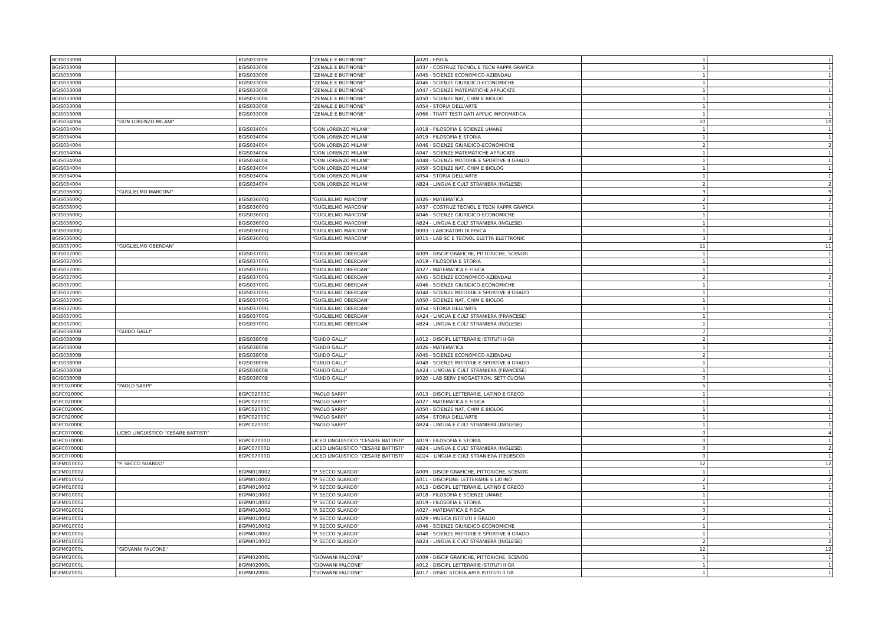| BGIS033008 | | BGIS033008 | "ZENALE E BUTINONE" | A020 - FISICA | 1 | 1 |
| BGIS033008 | | BGIS033008 | "ZENALE E BUTINONE" | A037 - COSTRUZ TECNOL E TECN RAPPR GRAFICA | 1 | 1 |
| BGIS033008 | | BGIS033008 | "ZENALE E BUTINONE" | A045 - SCIENZE ECONOMICO-AZIENDALI | 1 | 1 |
| BGIS033008 | | BGIS033008 | "ZENALE E BUTINONE" | A046 - SCIENZE GIURIDICO-ECONOMICHE | 1 | 1 |
| BGIS033008 | | BGIS033008 | "ZENALE E BUTINONE" | A047 - SCIENZE MATEMATICHE APPLICATE | 1 | 1 |
| BGIS033008 | | BGIS033008 | "ZENALE E BUTINONE" | A050 - SCIENZE NAT, CHIM E BIOLOG | 1 | 1 |
| BGIS033008 | | BGIS033008 | "ZENALE E BUTINONE" | A054 - STORIA DELL'ARTE | 1 | 1 |
| BGIS033008 | | BGIS033008 | "ZENALE E BUTINONE" | A066 - TRATT TESTI DATI APPLIC INFORMATICA | 1 | 1 |
| BGIS034004 | "DON LORENZO MILANI" | | | | 10 | 10 |
| BGIS034004 | | BGIS034004 | "DON LORENZO MILANI" | A018 - FILOSOFIA E SCIENZE UMANE | 1 | 1 |
| BGIS034004 | | BGIS034004 | "DON LORENZO MILANI" | A019 - FILOSOFIA E STORIA | 1 | 1 |
| BGIS034004 | | BGIS034004 | "DON LORENZO MILANI" | A046 - SCIENZE GIURIDICO-ECONOMICHE | 2 | 2 |
| BGIS034004 | | BGIS034004 | "DON LORENZO MILANI" | A047 - SCIENZE MATEMATICHE APPLICATE | 1 | 1 |
| BGIS034004 | | BGIS034004 | "DON LORENZO MILANI" | A048 - SCIENZE MOTORIE E SPORTIVE II GRADO | 1 | 1 |
| BGIS034004 | | BGIS034004 | "DON LORENZO MILANI" | A050 - SCIENZE NAT, CHIM E BIOLOG | 1 | 1 |
| BGIS034004 | | BGIS034004 | "DON LORENZO MILANI" | A054 - STORIA DELL'ARTE | 1 | 1 |
| BGIS034004 | | BGIS034004 | "DON LORENZO MILANI" | AB24 - LINGUA E CULT STRANIERA (INGLESE) | 2 | 2 |
| BGIS03600Q | "GUGLIELMO MARCONI" | | | | 9 | 9 |
| BGIS03600Q | | BGIS03600Q | "GUGLIELMO MARCONI" | A026 - MATEMATICA | 2 | 2 |
| BGIS03600Q | | BGIS03600Q | "GUGLIELMO MARCONI" | A037 - COSTRUZ TECNOL E TECN RAPPR GRAFICA | 1 | 1 |
| BGIS03600Q | | BGIS03600Q | "GUGLIELMO MARCONI" | A046 - SCIENZE GIURIDICO-ECONOMICHE | 1 | 1 |
| BGIS03600Q | | BGIS03600Q | "GUGLIELMO MARCONI" | AB24 - LINGUA E CULT STRANIERA (INGLESE) | 1 | 1 |
| BGIS03600Q | | BGIS03600Q | "GUGLIELMO MARCONI" | B003 - LABORATORI DI FISICA | 1 | 1 |
| BGIS03600Q | | BGIS03600Q | "GUGLIELMO MARCONI" | B015 - LAB SC E TECNOL ELETTR ELETTRONIC | 3 | 3 |
| BGIS03700G | "GUGLIELMO OBERDAN" | | | | 11 | 11 |
| BGIS03700G | | BGIS03700G | "GUGLIELMO OBERDAN" | A009 - DISCIP GRAFICHE, PITTORICHE, SCENOG | 1 | 1 |
| BGIS03700G | | BGIS03700G | "GUGLIELMO OBERDAN" | A019 - FILOSOFIA E STORIA | 1 | 1 |
| BGIS03700G | | BGIS03700G | "GUGLIELMO OBERDAN" | A027 - MATEMATICA E FISICA | 1 | 1 |
| BGIS03700G | | BGIS03700G | "GUGLIELMO OBERDAN" | A045 - SCIENZE ECONOMICO-AZIENDALI | 2 | 2 |
| BGIS03700G | | BGIS03700G | "GUGLIELMO OBERDAN" | A046 - SCIENZE GIURIDICO-ECONOMICHE | 1 | 1 |
| BGIS03700G | | BGIS03700G | "GUGLIELMO OBERDAN" | A048 - SCIENZE MOTORIE E SPORTIVE II GRADO | 1 | 1 |
| BGIS03700G | | BGIS03700G | "GUGLIELMO OBERDAN" | A050 - SCIENZE NAT, CHIM E BIOLOG | 1 | 1 |
| BGIS03700G | | BGIS03700G | "GUGLIELMO OBERDAN" | A054 - STORIA DELL'ARTE | 1 | 1 |
| BGIS03700G | | BGIS03700G | "GUGLIELMO OBERDAN" | AA24 - LINGUA E CULT STRANIERA (FRANCESE) | 1 | 1 |
| BGIS03700G | | BGIS03700G | "GUGLIELMO OBERDAN" | AB24 - LINGUA E CULT STRANIERA (INGLESE) | 1 | 1 |
| BGIS03800B | "GUIDO GALLI" | | | | 7 | 7 |
| BGIS03800B | | BGIS03800B | "GUIDO GALLI" | A012 - DISCIPL LETTERARIE ISTITUTI II GR | 2 | 2 |
| BGIS03800B | | BGIS03800B | "GUIDO GALLI" | A026 - MATEMATICA | 1 | 1 |
| BGIS03800B | | BGIS03800B | "GUIDO GALLI" | A045 - SCIENZE ECONOMICO-AZIENDALI | 2 | 1 |
| BGIS03800B | | BGIS03800B | "GUIDO GALLI" | A048 - SCIENZE MOTORIE E SPORTIVE II GRADO | 1 | 1 |
| BGIS03800B | | BGIS03800B | "GUIDO GALLI" | AA24 - LINGUA E CULT STRANIERA (FRANCESE) | 1 | 1 |
| BGIS03800B | | BGIS03800B | "GUIDO GALLI" | B020 - LAB SERV ENOGASTRON, SETT CUCINA | 0 | 1 |
| BGPC02000C | "PAOLO SARPI" | | | | 5 | 5 |
| BGPC02000C | | BGPC02000C | "PAOLO SARPI" | A013 - DISCIPL LETTERARIE, LATINO E GRECO | 1 | 1 |
| BGPC02000C | | BGPC02000C | "PAOLO SARPI" | A027 - MATEMATICA E FISICA | 1 | 1 |
| BGPC02000C | | BGPC02000C | "PAOLO SARPI" | A050 - SCIENZE NAT, CHIM E BIOLOG | 1 | 1 |
| BGPC02000C | | BGPC02000C | "PAOLO SARPI" | A054 - STORIA DELL'ARTE | 1 | 1 |
| BGPC02000C | | BGPC02000C | "PAOLO SARPI" | AB24 - LINGUA E CULT STRANIERA (INGLESE) | 1 | 1 |
| BGPC07000D | LICEO LINGUISTICO "CESARE BATTISTI" | | | | 0 | 4 |
| BGPC07000D | | BGPC07000D | LICEO LINGUISTICO "CESARE BATTISTI" | A019 - FILOSOFIA E STORIA | 0 | 1 |
| BGPC07000D | | BGPC07000D | LICEO LINGUISTICO "CESARE BATTISTI" | AB24 - LINGUA E CULT STRANIERA (INGLESE) | 0 | 2 |
| BGPC07000D | | BGPC07000D | LICEO LINGUISTICO "CESARE BATTISTI" | AD24 - LINGUA E CULT STRANIERA (TEDESCO) | 0 | 1 |
| BGPM010002 | "P. SECCO SUARDO" | | | | 12 | 12 |
| BGPM010002 | | BGPM010002 | "P. SECCO SUARDO" | A009 - DISCIP GRAFICHE, PITTORICHE, SCENOG | 1 | 1 |
| BGPM010002 | | BGPM010002 | "P. SECCO SUARDO" | A011 - DISCIPLINE LETTERARIE E LATINO | 2 | 2 |
| BGPM010002 | | BGPM010002 | "P. SECCO SUARDO" | A013 - DISCIPL LETTERARIE, LATINO E GRECO | 1 | 1 |
| BGPM010002 | | BGPM010002 | "P. SECCO SUARDO" | A018 - FILOSOFIA E SCIENZE UMANE | 1 | 1 |
| BGPM010002 | | BGPM010002 | "P. SECCO SUARDO" | A019 - FILOSOFIA E STORIA | 1 | 1 |
| BGPM010002 | | BGPM010002 | "P. SECCO SUARDO" | A027 - MATEMATICA E FISICA | 0 | 1 |
| BGPM010002 | | BGPM010002 | "P. SECCO SUARDO" | A029 - MUSICA ISTITUTI II GRADO | 2 | 1 |
| BGPM010002 | | BGPM010002 | "P. SECCO SUARDO" | A046 - SCIENZE GIURIDICO-ECONOMICHE | 1 | 1 |
| BGPM010002 | | BGPM010002 | "P. SECCO SUARDO" | A048 - SCIENZE MOTORIE E SPORTIVE II GRADO | 1 | 1 |
| BGPM010002 | | BGPM010002 | "P. SECCO SUARDO" | AB24 - LINGUA E CULT STRANIERA (INGLESE) | 2 | 2 |
| BGPM02000L | "GIOVANNI FALCONE" | | | | 12 | 12 |
| BGPM02000L | | BGPM02000L | "GIOVANNI FALCONE" | A009 - DISCIP GRAFICHE, PITTORICHE, SCENOG | 1 | 1 |
| BGPM02000L | | BGPM02000L | "GIOVANNI FALCONE" | A012 - DISCIPL LETTERARIE ISTITUTI II GR | 1 | 1 |
| BGPM02000L | | BGPM02000L | "GIOVANNI FALCONE" | A017 - DISEG STORIA ARTE ISTITUTI II GR | 1 | 1 |